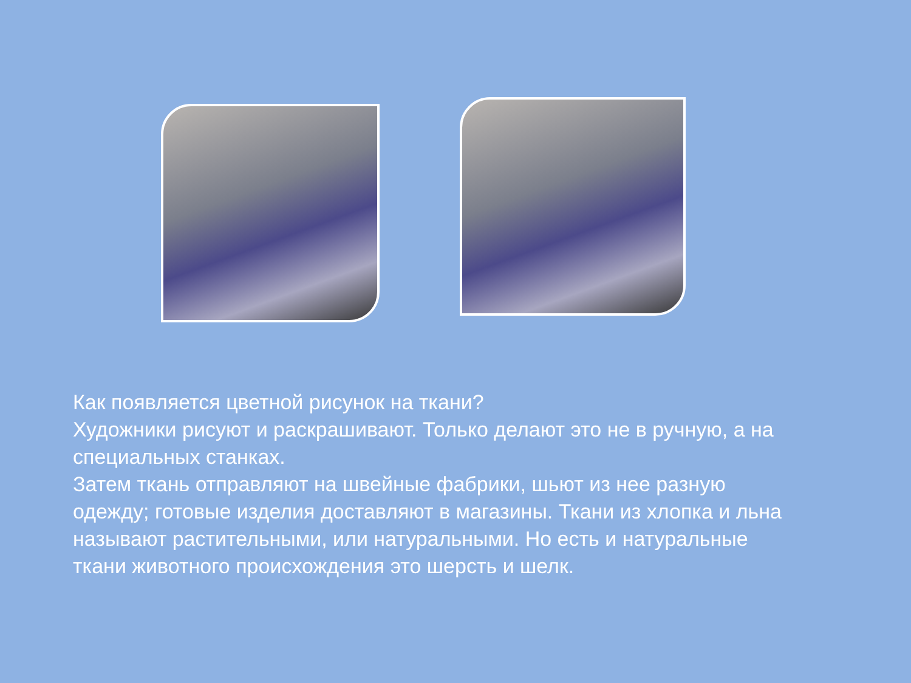Как появляется цветной рисунок на ткани?
Художники рисуют и раскрашивают. Только делают это не в ручную, а на специальных станках.
Затем ткань отправляют на швейные фабрики, шьют из нее разную одежду; готовые изделия доставляют в магазины. Ткани из хлопка и льна называют растительными, или натуральными. Но есть и натуральные ткани животного происхождения это шерсть и шелк.